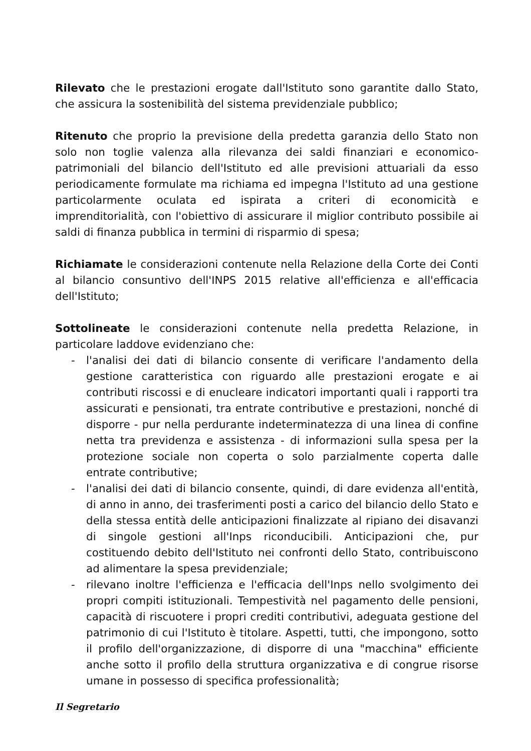Rilevato che le prestazioni erogate dall'Istituto sono garantite dallo Stato, che assicura la sostenibilità del sistema previdenziale pubblico;
Ritenuto che proprio la previsione della predetta garanzia dello Stato non solo non toglie valenza alla rilevanza dei saldi finanziari e economico-patrimoniali del bilancio dell'Istituto ed alle previsioni attuariali da esso periodicamente formulate ma richiama ed impegna l'Istituto ad una gestione particolarmente oculata ed ispirata a criteri di economicità e imprenditorialità, con l'obiettivo di assicurare il miglior contributo possibile ai saldi di finanza pubblica in termini di risparmio di spesa;
Richiamate le considerazioni contenute nella Relazione della Corte dei Conti al bilancio consuntivo dell'INPS 2015 relative all'efficienza e all'efficacia dell'Istituto;
Sottolineate le considerazioni contenute nella predetta Relazione, in particolare laddove evidenziano che:
- l'analisi dei dati di bilancio consente di verificare l'andamento della gestione caratteristica con riguardo alle prestazioni erogate e ai contributi riscossi e di enucleare indicatori importanti quali i rapporti tra assicurati e pensionati, tra entrate contributive e prestazioni, nonché di disporre - pur nella perdurante indeterminatezza di una linea di confine netta tra previdenza e assistenza - di informazioni sulla spesa per la protezione sociale non coperta o solo parzialmente coperta dalle entrate contributive;
- l'analisi dei dati di bilancio consente, quindi, di dare evidenza all'entità, di anno in anno, dei trasferimenti posti a carico del bilancio dello Stato e della stessa entità delle anticipazioni finalizzate al ripiano dei disavanzi di singole gestioni all'Inps riconducibili. Anticipazioni che, pur costituendo debito dell'Istituto nei confronti dello Stato, contribuiscono ad alimentare la spesa previdenziale;
- rilevano inoltre l'efficienza e l'efficacia dell'Inps nello svolgimento dei propri compiti istituzionali. Tempestività nel pagamento delle pensioni, capacità di riscuotere i propri crediti contributivi, adeguata gestione del patrimonio di cui l'Istituto è titolare. Aspetti, tutti, che impongono, sotto il profilo dell'organizzazione, di disporre di una "macchina" efficiente anche sotto il profilo della struttura organizzativa e di congrue risorse umane in possesso di specifica professionalità;
Il Segretario